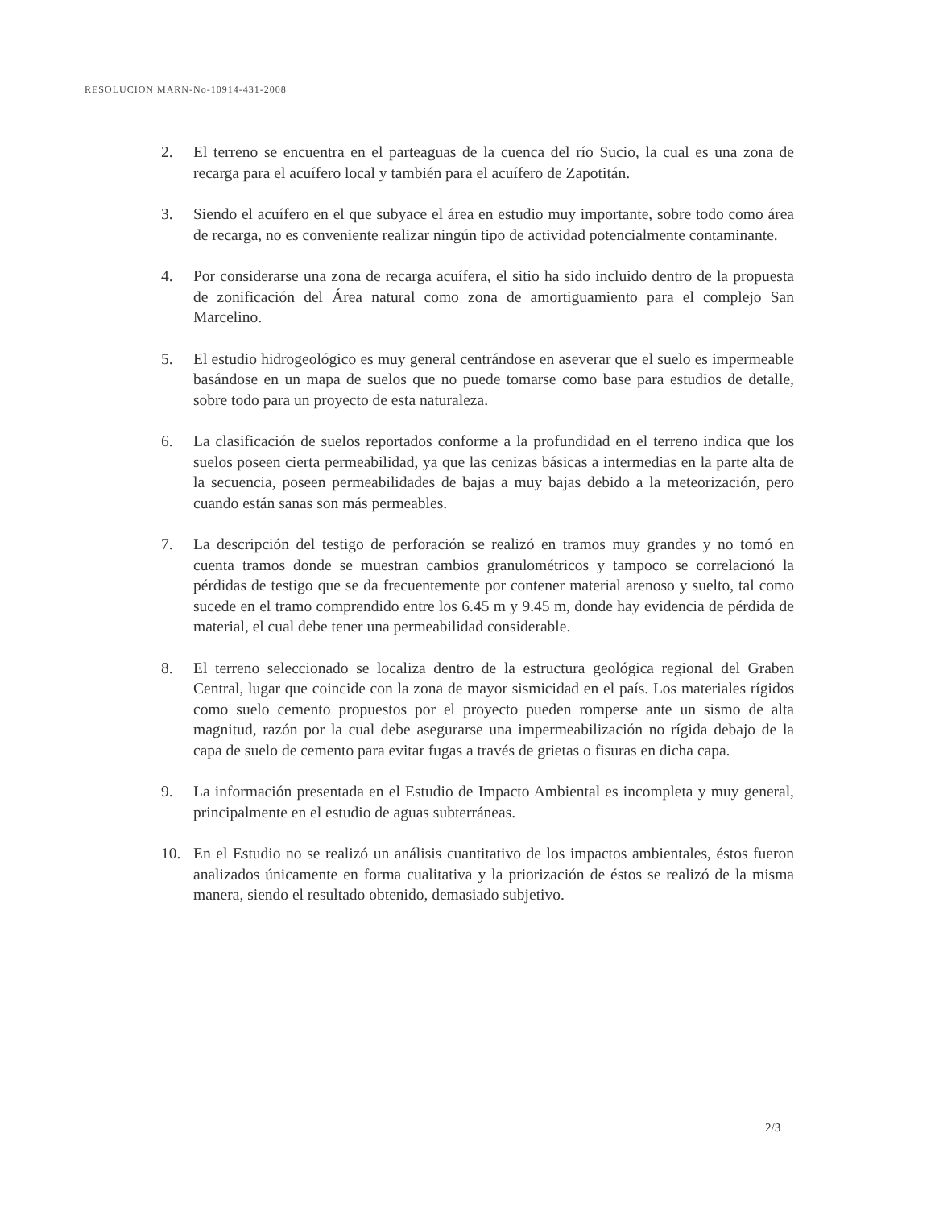RESOLUCION MARN-No-10914-431-2008
2. El terreno se encuentra en el parteaguas de la cuenca del río Sucio, la cual es una zona de recarga para el acuífero local y también para el acuífero de Zapotitán.
3. Siendo el acuífero en el que subyace el área en estudio muy importante, sobre todo como área de recarga, no es conveniente realizar ningún tipo de actividad potencialmente contaminante.
4. Por considerarse una zona de recarga acuífera, el sitio ha sido incluido dentro de la propuesta de zonificación del Área natural como zona de amortiguamiento para el complejo San Marcelino.
5. El estudio hidrogeológico es muy general centrándose en aseverar que el suelo es impermeable basándose en un mapa de suelos que no puede tomarse como base para estudios de detalle, sobre todo para un proyecto de esta naturaleza.
6. La clasificación de suelos reportados conforme a la profundidad en el terreno indica que los suelos poseen cierta permeabilidad, ya que las cenizas básicas a intermedias en la parte alta de la secuencia, poseen permeabilidades de bajas a muy bajas debido a la meteorización, pero cuando están sanas son más permeables.
7. La descripción del testigo de perforación se realizó en tramos muy grandes y no tomó en cuenta tramos donde se muestran cambios granulométricos y tampoco se correlacionó la pérdidas de testigo que se da frecuentemente por contener material arenoso y suelto, tal como sucede en el tramo comprendido entre los 6.45 m y 9.45 m, donde hay evidencia de pérdida de material, el cual debe tener una permeabilidad considerable.
8. El terreno seleccionado se localiza dentro de la estructura geológica regional del Graben Central, lugar que coincide con la zona de mayor sismicidad en el país. Los materiales rígidos como suelo cemento propuestos por el proyecto pueden romperse ante un sismo de alta magnitud, razón por la cual debe asegurarse una impermeabilización no rígida debajo de la capa de suelo de cemento para evitar fugas a través de grietas o fisuras en dicha capa.
9. La información presentada en el Estudio de Impacto Ambiental es incompleta y muy general, principalmente en el estudio de aguas subterráneas.
10. En el Estudio no se realizó un análisis cuantitativo de los impactos ambientales, éstos fueron analizados únicamente en forma cualitativa y la priorización de éstos se realizó de la misma manera, siendo el resultado obtenido, demasiado subjetivo.
2/3